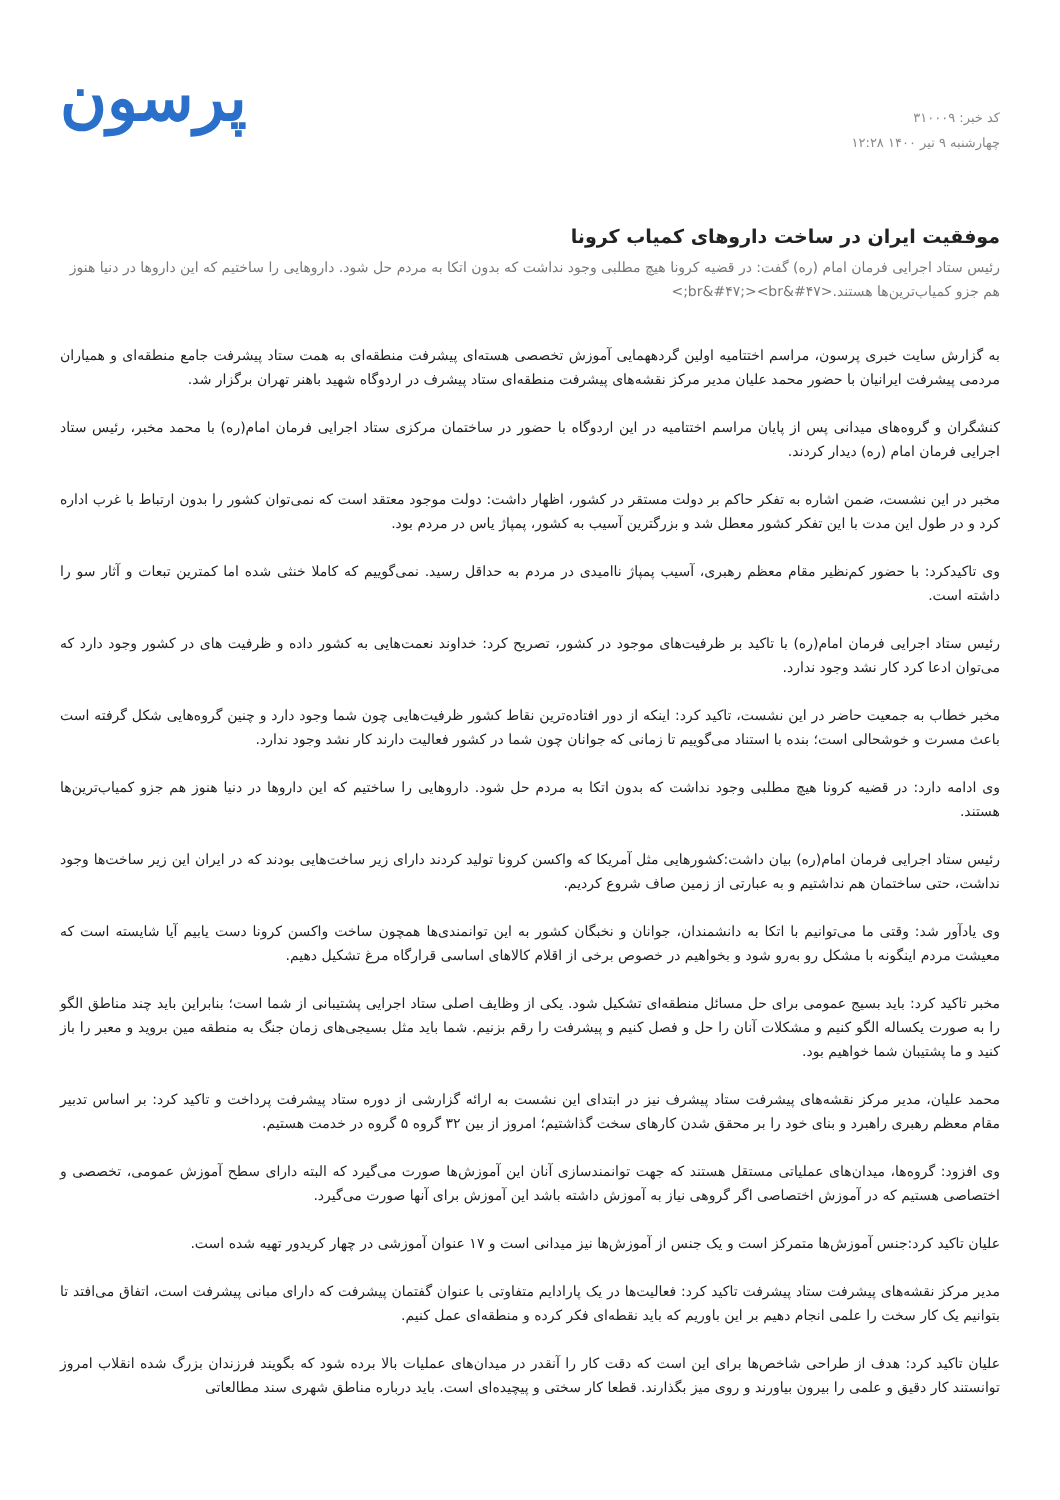کد خبر: ۳۱۰۰۰۹
چهارشنبه ۹ تیر ۱۴۰۰ ۱۲:۲۸
پرسون
موفقیت ایران در ساخت داروهای کمیاب کرونا
رئیس ستاد اجرایی فرمان امام (ره) گفت: در قضیه کرونا هیچ مطلبی وجود نداشت که بدون اتکا به مردم حل شود. داروهایی را ساختیم که این داروها در دنیا هنوز هم جزو کمیاب‌ترین‌ها هستند.<br&#۴۷;><br&#۴۷;>
به گزارش سایت خبری پرسون، مراسم اختتامیه اولین گردههمایی آموزش تخصصی هسته‌ای پیشرفت منطقه‌ای به همت ستاد پیشرفت جامع منطقه‌ای و همیاران مردمی پیشرفت ایرانیان با حضور محمد علیان مدیر مرکز نقشه‌های پیشرفت منطقه‌ای ستاد پیشرف در اردوگاه شهید باهنر تهران برگزار شد.
کنشگران و گروه‌های میدانی پس از پایان مراسم اختتامیه در این اردوگاه با حضور در ساختمان مرکزی ستاد اجرایی فرمان امام(ره) با محمد مخبر، رئیس ستاد اجرایی فرمان امام (ره) دیدار کردند.
مخبر در این نشست، ضمن اشاره به تفکر حاکم بر دولت مستقر در کشور، اظهار داشت: دولت موجود معتقد است که نمی‌توان کشور را بدون ارتباط با غرب اداره کرد و در طول این مدت با این تفکر کشور معطل شد و بزرگترین آسیب به کشور، پمپاژ یاس در مردم بود.
وی تاکیدکرد: با حضور کم‌نظیر مقام معظم رهبری، آسیب پمپاژ ناامیدی در مردم به حداقل رسید. نمی‌گوییم که کاملا خنثی شده اما کمترین تبعات و آثار سو را داشته است.
رئیس ستاد اجرایی فرمان امام(ره) با تاکید بر ظرفیت‌های موجود در کشور، تصریح کرد: خداوند نعمت‌هایی به کشور داده و ظرفیت های در کشور وجود دارد که می‌توان ادعا کرد کار نشد وجود ندارد.
مخبر خطاب به جمعیت حاضر در این نشست، تاکید کرد: اینکه از دور افتاده‌ترین نقاط کشور ظرفیت‌هایی چون شما وجود دارد و چنین گروه‌هایی شکل گرفته است باعث مسرت و خوشحالی است؛ بنده با استناد می‌گوییم تا زمانی که جوانان چون شما در کشور فعالیت دارند کار نشد وجود ندارد.
وی ادامه دارد: در قضیه کرونا هیچ مطلبی وجود نداشت که بدون اتکا به مردم حل شود. داروهایی را ساختیم که این داروها در دنیا هنوز هم جزو کمیاب‌ترین‌ها هستند.
رئیس ستاد اجرایی فرمان امام(ره) بیان داشت:کشورهایی مثل آمریکا که واکسن کرونا تولید کردند دارای زیر ساخت‌هایی بودند که در ایران این زیر ساخت‌ها وجود نداشت، حتی ساختمان هم نداشتیم و به عبارتی از زمین صاف شروع کردیم.
وی یادآور شد: وقتی ما می‌توانیم با اتکا به دانشمندان، جوانان و نخبگان کشور به این توانمندی‌ها همچون ساخت واکسن کرونا دست یابیم آیا شایسته است که معیشت مردم اینگونه با مشکل رو به‌رو شود و بخواهیم در خصوص برخی از اقلام کالاهای اساسی قرارگاه مرغ تشکیل دهیم.
مخبر تاکید کرد: باید بسیج عمومی برای حل مسائل منطقه‌ای تشکیل شود. یکی از وظایف اصلی ستاد اجرایی پشتیبانی از شما است؛ بنابراین باید چند مناطق الگو را به صورت یکساله الگو کنیم و مشکلات آنان را حل و فصل کنیم و پیشرفت را رقم بزنیم. شما باید مثل بسیجی‌های زمان جنگ به منطقه مین بروید و معبر را باز کنید و ما پشتیبان شما خواهیم بود.
محمد علیان، مدیر مرکز نقشه‌های پیشرفت ستاد پیشرف نیز در ابتدای این نشست به ارائه گزارشی از دوره ستاد پیشرفت پرداخت و تاکید کرد: بر اساس تدبیر مقام معظم رهبری راهبرد و بنای خود را بر محقق شدن کارهای سخت گذاشتیم؛ امروز از بین ۳۲ گروه ۵ گروه در خدمت هستیم.
وی افزود: گروه‌ها، میدان‌های عملیاتی مستقل هستند که جهت توانمندسازی آنان این آموزش‌ها صورت می‌گیرد که البته دارای سطح آموزش عمومی، تخصصی و اختصاصی هستیم که در آموزش اختصاصی اگر گروهی نیاز به آموزش داشته باشد این آموزش برای آنها صورت می‌گیرد.
علیان تاکید کرد:جنس آموزش‌ها متمرکز است و یک جنس از آموزش‌ها نیز میدانی است و ۱۷ عنوان آموزشی در چهار کریدور تهیه شده است.
مدیر مرکز نقشه‌های پیشرفت ستاد پیشرفت تاکید کرد: فعالیت‌ها در یک پارادایم متفاوتی با عنوان گفتمان پیشرفت که دارای مبانی پیشرفت است، اتفاق می‌افتد تا بتوانیم یک کار سخت را علمی انجام دهیم بر این باوریم که باید نقطه‌ای فکر کرده و منطقه‌ای عمل کنیم.
علیان تاکید کرد: هدف از طراحی شاخص‌ها برای این است که دقت کار را آنقدر در میدان‌های عملیات بالا برده شود که بگویند فرزندان بزرگ شده انقلاب امروز توانستند کار دقیق و علمی را بیرون بیاورند و روی میز بگذارند. قطعا کار سختی و پیچیده‌ای است. باید درباره مناطق شهری سند مطالعاتی